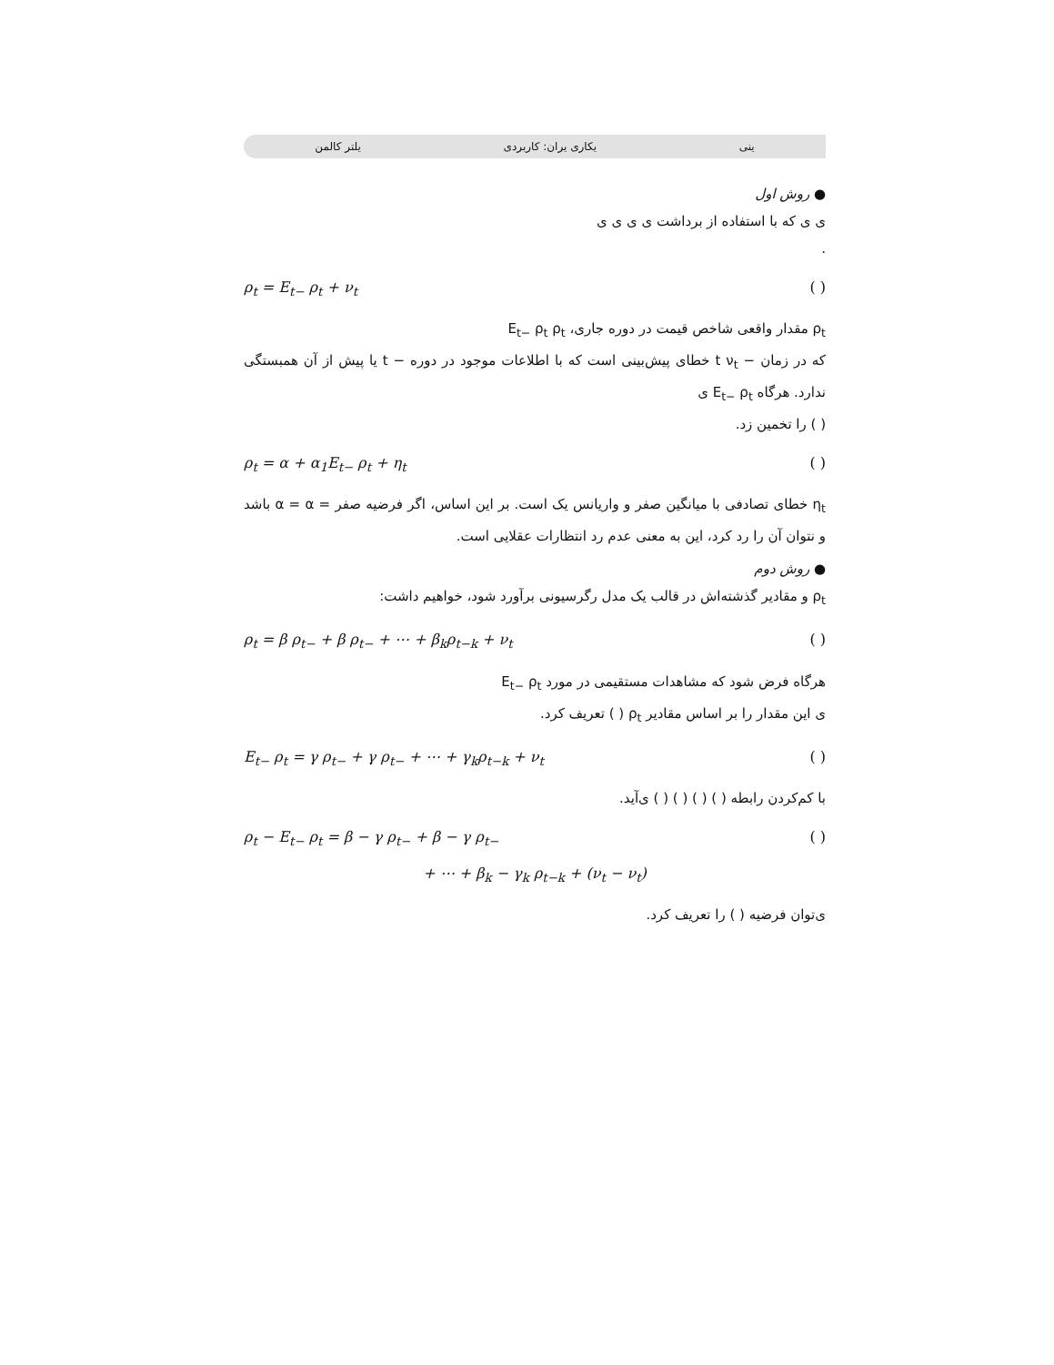ینی یکاری یران: کاربردی یلتر کالمن
● روش اول
ی ی که با استفاده از برداشت ی ی ی ی
.
ρ<sub>t</sub> = E<sub>t−</sub> ρ<sub>t</sub> + ν<sub>t</sub> ( )
ρ<sub>t</sub> مقدار واقعی شاخص قیمت در دوره جاری، E<sub>t−</sub> ρ<sub>t</sub> ρ<sub>t</sub>
که در زمان − t ν<sub>t</sub> خطای پیش‌بینی است که با اطلاعات موجود در دوره − t یا پیش از آن همبستگی ندارد. هرگاه E<sub>t−</sub> ρ<sub>t</sub> ی
( ) را تخمین زد.
ρ<sub>t</sub> = α + α<sub>1</sub>E<sub>t−</sub> ρ<sub>t</sub> + η<sub>t</sub> ( )
η<sub>t</sub> خطای تصادفی با میانگین صفر و واریانس یک است. بر این اساس، اگر فرضیه صفر = α = α باشد و نتوان آن را رد کرد، این به معنی عدم رد انتظارات عقلایی است.
● روش دوم
ρ<sub>t</sub> و مقادیر گذشته‌اش در قالب یک مدل رگرسیونی برآورد شود، خواهیم داشت:
ρ<sub>t</sub> = β ρ<sub>t−</sub> + β ρ<sub>t−</sub> + ⋯ + β<sub>k</sub>ρ<sub>t−k</sub> + ν<sub>t</sub> ( )
هرگاه فرض شود که مشاهدات مستقیمی در مورد E<sub>t−</sub> ρ<sub>t</sub>
ی این مقدار را بر اساس مقادیر ρ<sub>t</sub> ( ) تعریف کرد.
E<sub>t−</sub> ρ<sub>t</sub> = γ ρ<sub>t−</sub> + γ ρ<sub>t−</sub> + ⋯ + γ<sub>k</sub>ρ<sub>t−k</sub> + ν<sub>t</sub> ( )
با کم‌کردن رابطه ( ) ( ) ( ) ( ) ی‌آید.
ρ<sub>t</sub> − E<sub>t−</sub> ρ<sub>t</sub> = β − γ ρ<sub>t−</sub> + β − γ ρ<sub>t−</sub> ( )
+ ⋯ + β<sub>k</sub> − γ<sub>k</sub> ρ<sub>t−k</sub> + (ν<sub>t</sub> − ν<sub>t</sub>)
ی‌توان فرضیه ( ) را تعریف کرد.